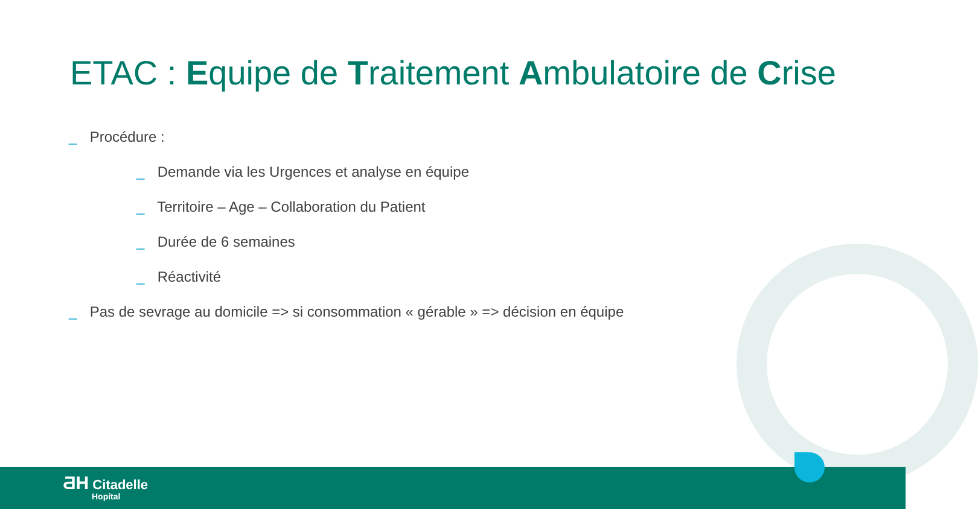ETAC : Equipe de Traitement Ambulatoire de Crise
_ Procédure :
_ Demande via les Urgences et analyse en équipe
_ Territoire – Age – Collaboration du Patient
_ Durée de 6 semaines
_ Réactivité
_ Pas de sevrage au domicile => si consommation « gérable » => décision en équipe
ƋH Citadelle
Hopital